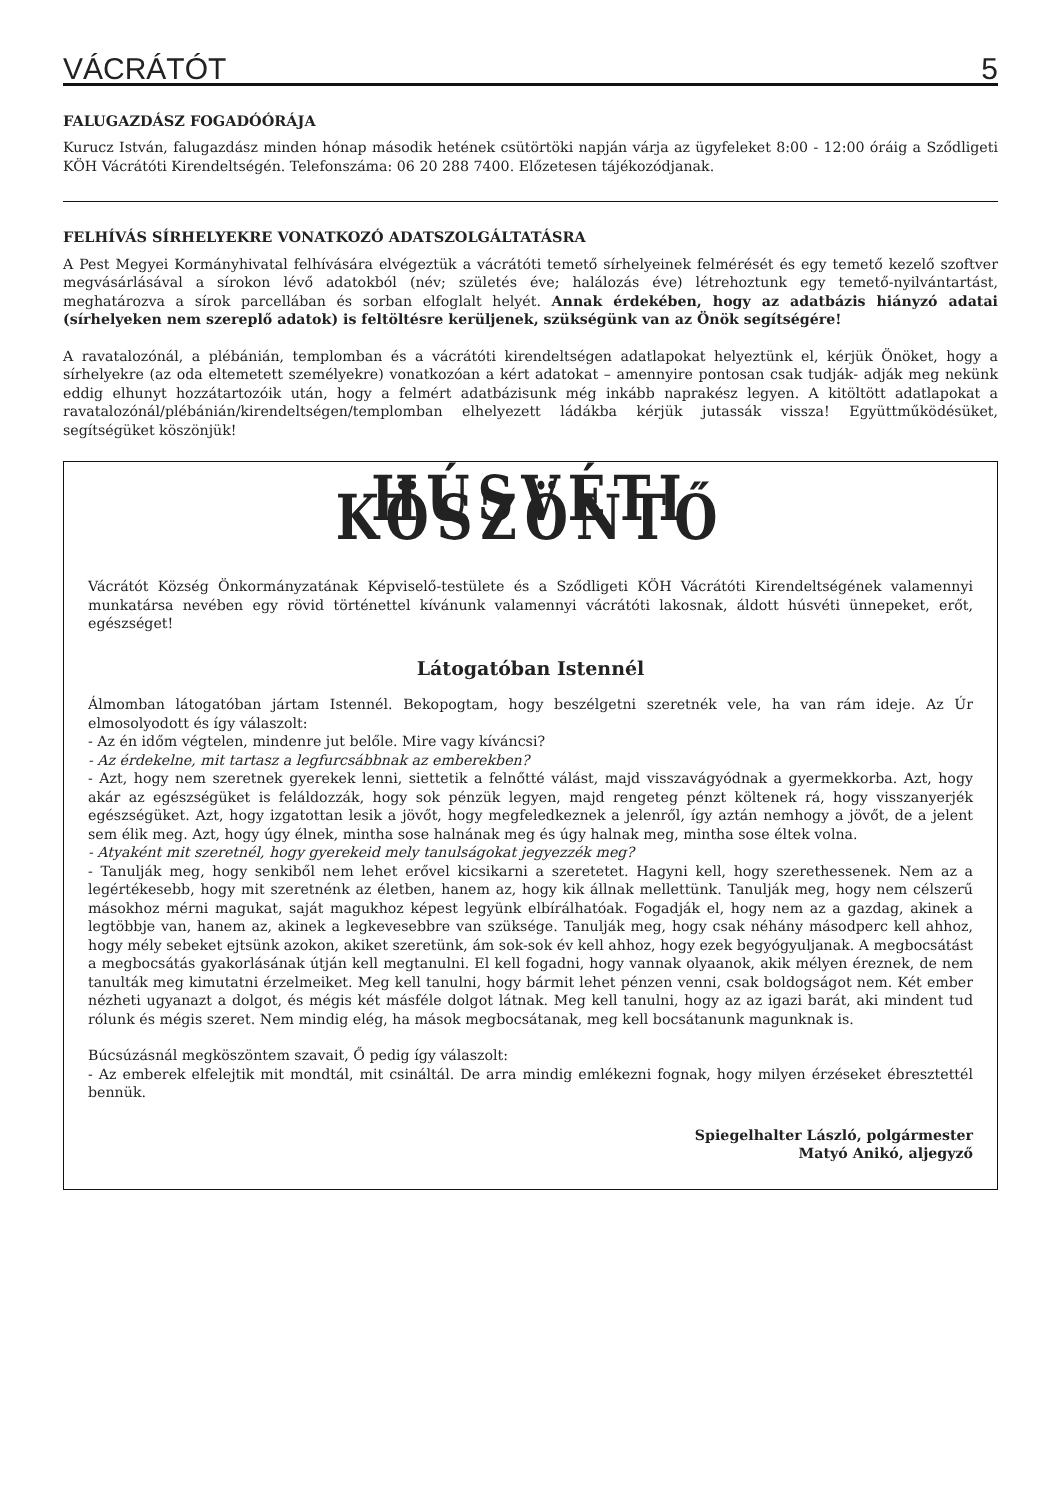VÁCRÁTÓT 5
FALUGAZDÁSZ FOGADÓÓRÁJA
Kurucz István, falugazdász minden hónap második hetének csütörtöki napján várja az ügyfeleket 8:00 - 12:00 óráig a Sződligeti KÖH Vácrátóti Kirendeltségén. Telefonszáma: 06 20 288 7400. Előzetesen tájékozódjanak.
FELHÍVÁS SÍRHELYEKRE VONATKOZÓ ADATSZOLGÁLTATÁSRA
A Pest Megyei Kormányhivatal felhívására elvégeztük a vácrátóti temető sírhelyeinek felmérését és egy temető kezelő szoftver megvásárlásával a sírokon lévő adatokból (név; születés éve; halálozás éve) létrehoztunk egy temető-nyilvántartást, meghatározva a sírok parcellában és sorban elfoglalt helyét. Annak érdekében, hogy az adatbázis hiányzó adatai (sírhelyeken nem szereplő adatok) is feltöltésre kerüljenek, szükségünk van az Önök segítségére!
A ravatalozónál, a plébánián, templomban és a vácrátóti kirendeltségen adatlapokat helyeztünk el, kérjük Önöket, hogy a sírhelyekre (az oda eltemetett személyekre) vonatkozóan a kért adatokat – amennyire pontosan csak tudják- adják meg nekünk eddig elhunyt hozzátartozóik után, hogy a felmért adatbázisunk még inkább naprakész legyen. A kitöltött adatlapokat a ravatalozónál/plébánián/kirendeltségen/templomban elhelyezett ládákba kérjük jutassák vissza! Együttműködésüket, segítségüket köszönjük!
HÚSVÉTI KÖSZÖNTŐ
Vácrátót Község Önkormányzatának Képviselő-testülete és a Sződligeti KÖH Vácrátóti Kirendeltségének valamennyi munkatársa nevében egy rövid történettel kívánunk valamennyi vácrátóti lakosnak, áldott húsvéti ünnepeket, erőt, egészséget!
Látogatóban Istennél
Álmomban látogatóban jártam Istennél. Bekopogtam, hogy beszélgetni szeretnék vele, ha van rám ideje. Az Úr elmosolyodott és így válaszolt:
- Az én időm végtelen, mindenre jut belőle. Mire vagy kíváncsi?
- Az érdekelne, mit tartasz a legfurcsábbnak az emberekben?
- Azt, hogy nem szeretnek gyerekek lenni, siettetik a felnőtté válást, majd visszavágyódnak a gyermekkorba. Azt, hogy akár az egészségüket is feláldozzák, hogy sok pénzük legyen, majd rengeteg pénzt költenek rá, hogy visszanyerjék egészségüket. Azt, hogy izgatottan lesik a jövőt, hogy megfeledkeznek a jelenről, így aztán nemhogy a jövőt, de a jelent sem élik meg. Azt, hogy úgy élnek, mintha sose halnának meg és úgy halnak meg, mintha sose éltek volna.
- Atyaként mit szeretnél, hogy gyerekeid mely tanulságokat jegyezzék meg?
- Tanulják meg, hogy senkiből nem lehet erővel kicsikarni a szeretetet. Hagyni kell, hogy szerethessenek. Nem az a legértékesebb, hogy mit szeretnénk az életben, hanem az, hogy kik állnak mellettünk. Tanulják meg, hogy nem célszerű másokhoz mérni magukat, saját magukhoz képest legyünk elbírálhatóak. Fogadják el, hogy nem az a gazdag, akinek a legtöbbje van, hanem az, akinek a legkevesebbre van szüksége. Tanulják meg, hogy csak néhány másodperc kell ahhoz, hogy mély sebeket ejtsünk azokon, akiket szeretünk, ám sok-sok év kell ahhoz, hogy ezek begyógyuljanak. A megbocsátást a megbocsátás gyakorlásának útján kell megtanulni. El kell fogadni, hogy vannak olyaanok, akik mélyen éreznek, de nem tanulták meg kimutatni érzelmeiket. Meg kell tanulni, hogy bármit lehet pénzen venni, csak boldogságot nem. Két ember nézheti ugyanazt a dolgot, és mégis két másféle dolgot látnak. Meg kell tanulni, hogy az az igazi barát, aki mindent tud rólunk és mégis szeret. Nem mindig elég, ha mások megbocsátanak, meg kell bocsátanunk magunknak is.
Búcsúzásnál megköszöntem szavait, Ő pedig így válaszolt:
- Az emberek elfelejtik mit mondtál, mit csináltál. De arra mindig emlékezni fognak, hogy milyen érzéseket ébresztettél bennük.
Spiegelhalter László, polgármester
Matyó Anikó, aljegyző